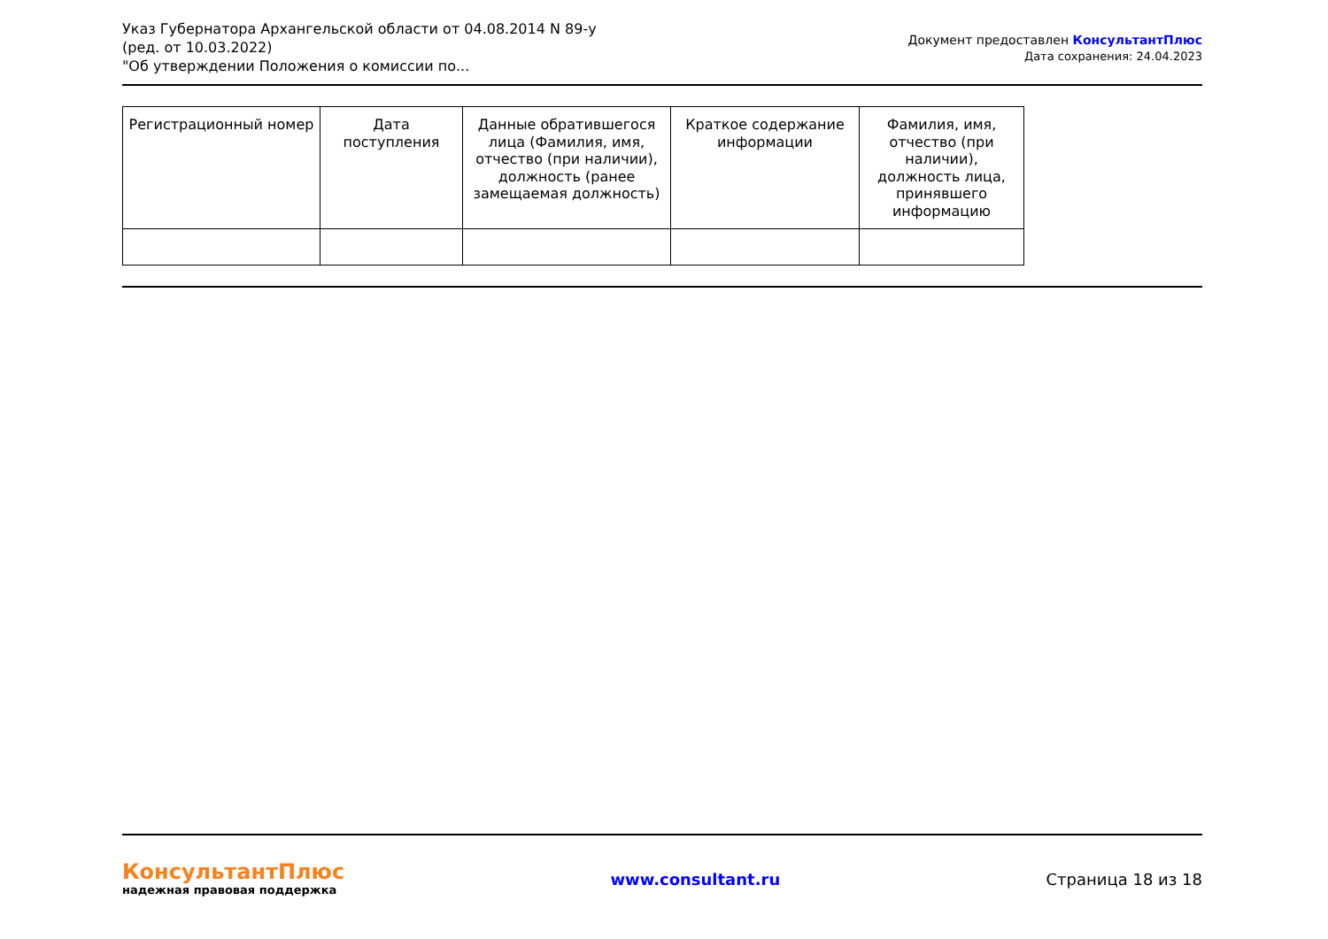Указ Губернатора Архангельской области от 04.08.2014 N 89-у
(ред. от 10.03.2022)
"Об утверждении Положения о комиссии по...
Документ предоставлен КонсультантПлюс
Дата сохранения: 24.04.2023
| Регистрационный номер | Дата поступления | Данные обратившегося лица (Фамилия, имя, отчество (при наличии), должность (ранее замещаемая должность) | Краткое содержание информации | Фамилия, имя, отчество (при наличии), должность лица, принявшего информацию |
| --- | --- | --- | --- | --- |
КонсультантПлюс
надежная правовая поддержка
www.consultant.ru Страница 18 из 18